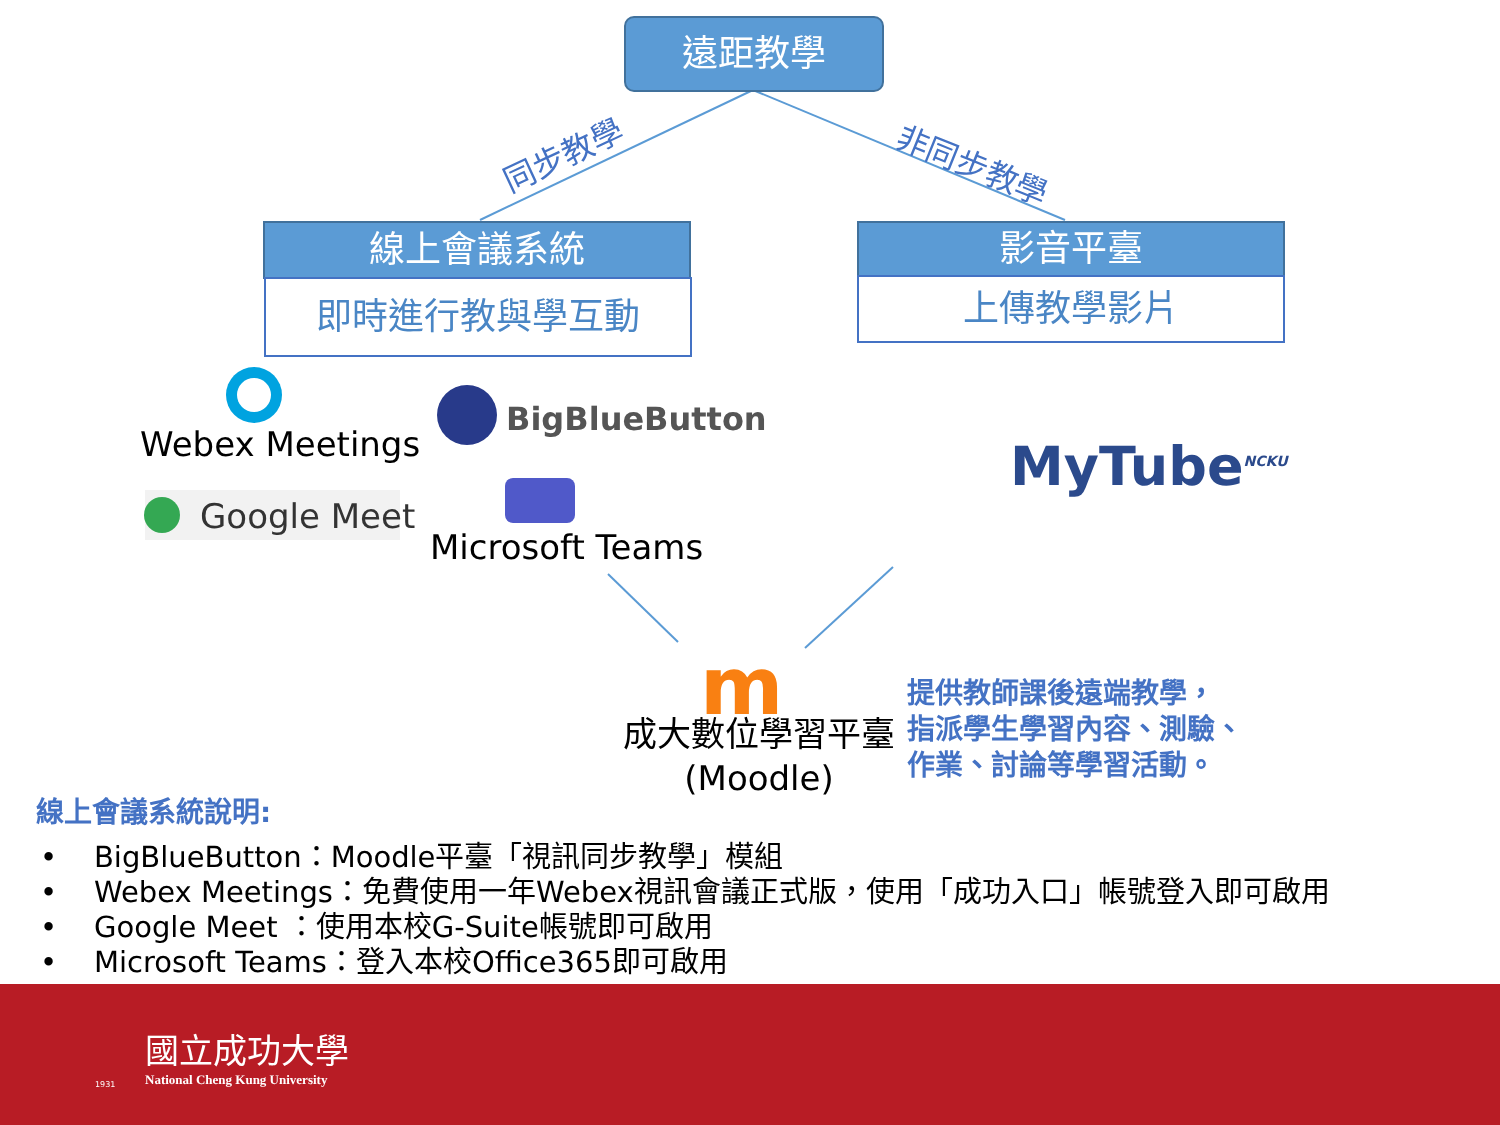遠距教學
同步教學 非同步教學
線上會議系統
即時進行教與學互動
影音平臺
上傳教學影片
Webex Meetings
BigBlueButton
Google Meet
Microsoft Teams
MyTube<sup>NCKU</sup>
m
成大數位學習平臺
(Moodle)
提供教師課後遠端教學，
指派學生學習內容、測驗、
作業、討論等學習活動。
線上會議系統說明:
• BigBlueButton：Moodle平臺「視訊同步教學」模組
• Webex Meetings：免費使用一年Webex視訊會議正式版，使用「成功入口」帳號登入即可啟用
• Google Meet ：使用本校G-Suite帳號即可啟用
• Microsoft Teams：登入本校Office365即可啟用
國立成功大學
National Cheng Kung University
1931